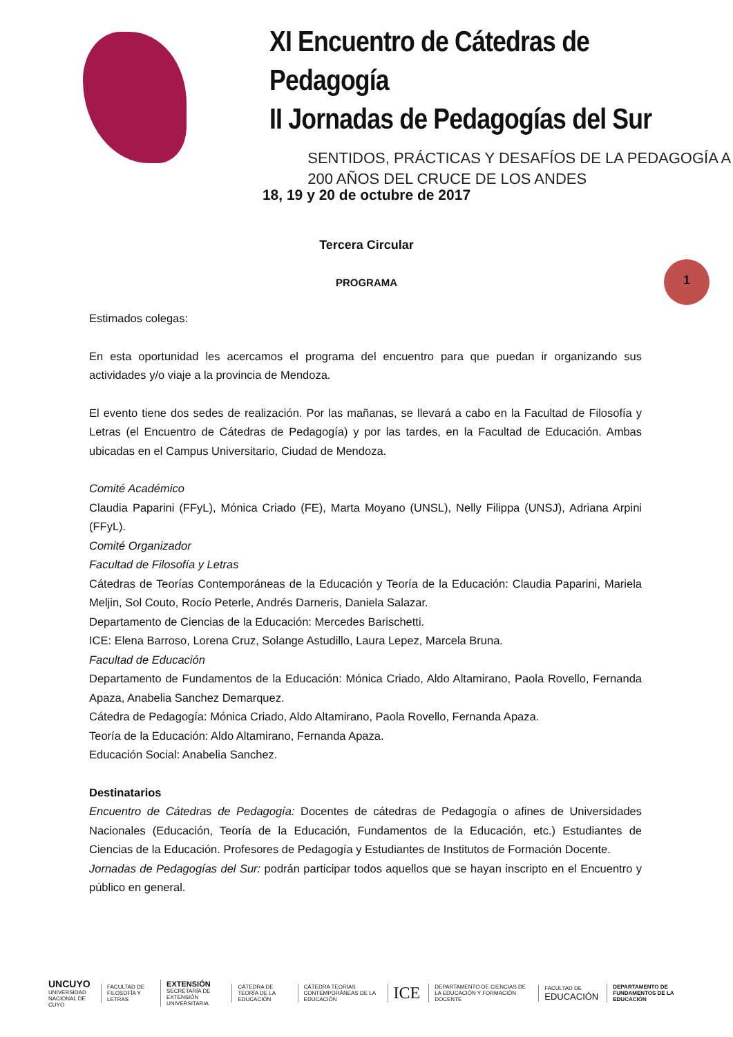XI Encuentro de Cátedras de Pedagogía
II Jornadas de Pedagogías del Sur
SENTIDOS, PRÁCTICAS Y DESAFÍOS DE LA PEDAGOGÍA A
200 AÑOS DEL CRUCE DE LOS ANDES
18, 19 y 20 de octubre de 2017
Tercera Circular
PROGRAMA
1
Estimados colegas:
En esta oportunidad les acercamos el programa del encuentro para que puedan ir organizando sus actividades y/o viaje a la provincia de Mendoza.
El evento tiene dos sedes de realización. Por las mañanas, se llevará a cabo en la Facultad de Filosofía y Letras (el Encuentro de Cátedras de Pedagogía) y por las tardes, en la Facultad de Educación. Ambas ubicadas en el Campus Universitario, Ciudad de Mendoza.
Comité Académico
Claudia Paparini (FFyL), Mónica Criado (FE), Marta Moyano (UNSL), Nelly Filippa (UNSJ), Adriana Arpini (FFyL).
Comité Organizador
Facultad de Filosofía y Letras
Cátedras de Teorías Contemporáneas de la Educación y Teoría de la Educación: Claudia Paparini, Mariela Meljin, Sol Couto, Rocío Peterle, Andrés Darneris, Daniela Salazar.
Departamento de Ciencias de la Educación: Mercedes Barischetti.
ICE: Elena Barroso, Lorena Cruz, Solange Astudillo, Laura Lepez, Marcela Bruna.
Facultad de Educación
Departamento de Fundamentos de la Educación: Mónica Criado, Aldo Altamirano, Paola Rovello, Fernanda Apaza, Anabelia Sanchez Demarquez.
Cátedra de Pedagogía: Mónica Criado, Aldo Altamirano, Paola Rovello, Fernanda Apaza.
Teoría de la Educación: Aldo Altamirano, Fernanda Apaza.
Educación Social: Anabelia Sanchez.
Destinatarios
Encuentro de Cátedras de Pedagogía: Docentes de cátedras de Pedagogía o afines de Universidades Nacionales (Educación, Teoría de la Educación, Fundamentos de la Educación, etc.) Estudiantes de Ciencias de la Educación. Profesores de Pedagogía y Estudiantes de Institutos de Formación Docente.
Jornadas de Pedagogías del Sur: podrán participar todos aquellos que se hayan inscripto en el Encuentro y público en general.
UNCUYO
UNIVERSIDAD NACIONAL DE CUYO
FACULTAD DE FILOSOFÍA Y LETRAS
EXTENSIÓN
SECRETARÍA DE EXTENSIÓN UNIVERSITARIA
CÁTEDRA DE TEORÍA DE LA EDUCACIÓN
CÁTEDRA TEORÍAS CONTEMPORÁNEAS DE LA EDUCACIÓN
ICE
DEPARTAMENTO DE CIENCIAS DE LA EDUCACIÓN Y FORMACIÓN DOCENTE
FACULTAD DE EDUCACIÓN
DEPARTAMENTO DE FUNDAMENTOS DE LA EDUCACIÓN